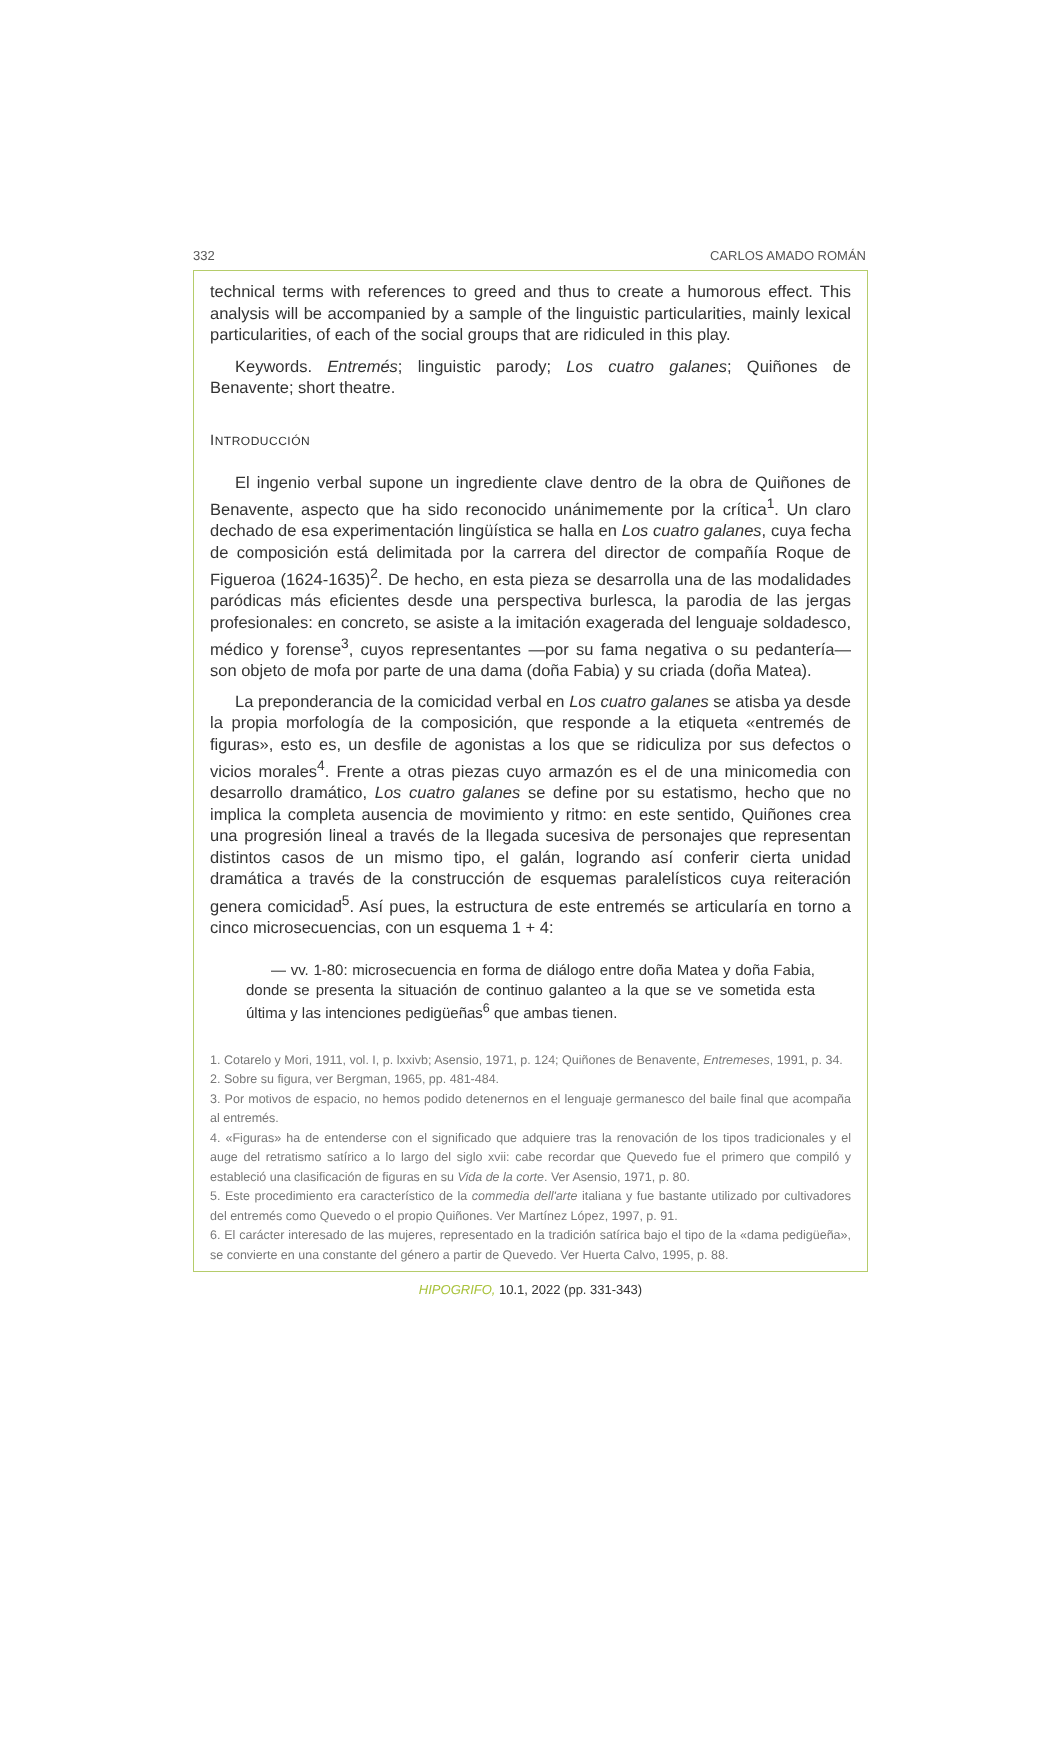332 CARLOS AMADO ROMÁN
technical terms with references to greed and thus to create a humorous effect. This analysis will be accompanied by a sample of the linguistic particularities, mainly lexical particularities, of each of the social groups that are ridiculed in this play.
Keywords. Entremés; linguistic parody; Los cuatro galanes; Quiñones de Benavente; short theatre.
INTRODUCCIÓN
El ingenio verbal supone un ingrediente clave dentro de la obra de Quiñones de Benavente, aspecto que ha sido reconocido unánimemente por la crítica<sup>1</sup>. Un claro dechado de esa experimentación lingüística se halla en Los cuatro galanes, cuya fecha de composición está delimitada por la carrera del director de compañía Roque de Figueroa (1624-1635)<sup>2</sup>. De hecho, en esta pieza se desarrolla una de las modalidades paródicas más eficientes desde una perspectiva burlesca, la parodia de las jergas profesionales: en concreto, se asiste a la imitación exagerada del lenguaje soldadesco, médico y forense<sup>3</sup>, cuyos representantes —por su fama negativa o su pedantería— son objeto de mofa por parte de una dama (doña Fabia) y su criada (doña Matea).
La preponderancia de la comicidad verbal en Los cuatro galanes se atisba ya desde la propia morfología de la composición, que responde a la etiqueta «entremés de figuras», esto es, un desfile de agonistas a los que se ridiculiza por sus defectos o vicios morales<sup>4</sup>. Frente a otras piezas cuyo armazón es el de una minicomedia con desarrollo dramático, Los cuatro galanes se define por su estatismo, hecho que no implica la completa ausencia de movimiento y ritmo: en este sentido, Quiñones crea una progresión lineal a través de la llegada sucesiva de personajes que representan distintos casos de un mismo tipo, el galán, logrando así conferir cierta unidad dramática a través de la construcción de esquemas paralelísticos cuya reiteración genera comicidad<sup>5</sup>. Así pues, la estructura de este entremés se articularía en torno a cinco microsecuencias, con un esquema 1 + 4:
— vv. 1-80: microsecuencia en forma de diálogo entre doña Matea y doña Fabia, donde se presenta la situación de continuo galanteo a la que se ve sometida esta última y las intenciones pedigüeñas<sup>6</sup> que ambas tienen.
1. Cotarelo y Mori, 1911, vol. I, p. lxxivb; Asensio, 1971, p. 124; Quiñones de Benavente, Entremeses, 1991, p. 34.
2. Sobre su figura, ver Bergman, 1965, pp. 481-484.
3. Por motivos de espacio, no hemos podido detenernos en el lenguaje germanesco del baile final que acompaña al entremés.
4. «Figuras» ha de entenderse con el significado que adquiere tras la renovación de los tipos tradicionales y el auge del retratismo satírico a lo largo del siglo xvii: cabe recordar que Quevedo fue el primero que compiló y estableció una clasificación de figuras en su Vida de la corte. Ver Asensio, 1971, p. 80.
5. Este procedimiento era característico de la commedia dell'arte italiana y fue bastante utilizado por cultivadores del entremés como Quevedo o el propio Quiñones. Ver Martínez López, 1997, p. 91.
6. El carácter interesado de las mujeres, representado en la tradición satírica bajo el tipo de la «dama pedigüeña», se convierte en una constante del género a partir de Quevedo. Ver Huerta Calvo, 1995, p. 88.
HIPOGRIFO, 10.1, 2022 (pp. 331-343)